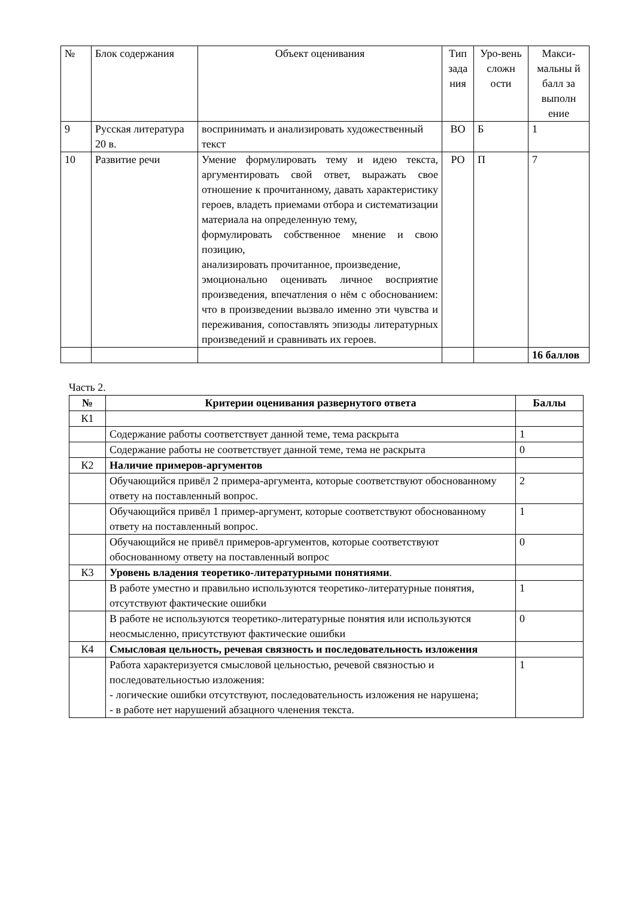| № | Блок содержания | Объект оценивания | Тип зада ния | Уро-вень сложн ости | Макси-мальны й балл за выполн ение |
| --- | --- | --- | --- | --- | --- |
| 9 | Русская литература 20 в. | воспринимать и анализировать художественный текст | ВО | Б | 1 |
| 10 | Развитие речи | Умение формулировать тему и идею текста, аргументировать свой ответ, выражать свое отношение к прочитанному, давать характеристику героев, владеть приемами отбора и систематизации материала на определенную тему, формулировать собственное мнение и свою позицию, анализировать прочитанное, произведение, эмоционально оценивать личное восприятие произведения, впечатления о нём с обоснованием: что в произведении вызвало именно эти чувства и переживания, сопоставлять эпизоды литературных произведений и сравнивать их героев. | РО | П | 7 |
| | | | | | 16 баллов |
Часть 2.
| № | Критерии оценивания развернутого ответа | Баллы |
| --- | --- | --- |
| К1 | | |
| | Содержание работы соответствует данной теме, тема раскрыта | 1 |
| | Содержание работы не соответствует данной теме, тема не раскрыта | 0 |
| К2 | Наличие примеров-аргументов | |
| | Обучающийся привёл 2 примера-аргумента, которые соответствуют обоснованному ответу на поставленный вопрос. | 2 |
| | Обучающийся привёл 1 пример-аргумент, которые соответствуют обоснованному ответу на поставленный вопрос. | 1 |
| | Обучающийся не привёл примеров-аргументов, которые соответствуют обоснованному ответу на поставленный вопрос | 0 |
| К3 | Уровень владения теоретико-литературными понятиями . | |
| | В работе уместно и правильно используются теоретико-литературные понятия, отсутствуют фактические ошибки | 1 |
| | В работе не используются теоретико-литературные понятия или используются неосмысленно, присутствуют фактические ошибки | 0 |
| К4 | Смысловая цельность, речевая связность и последовательность изложения | |
| | Работа характеризуется смысловой цельностью, речевой связностью и последовательностью изложения: - логические ошибки отсутствуют, последовательность изложения не нарушена; - в работе нет нарушений абзацного членения текста. | 1 |